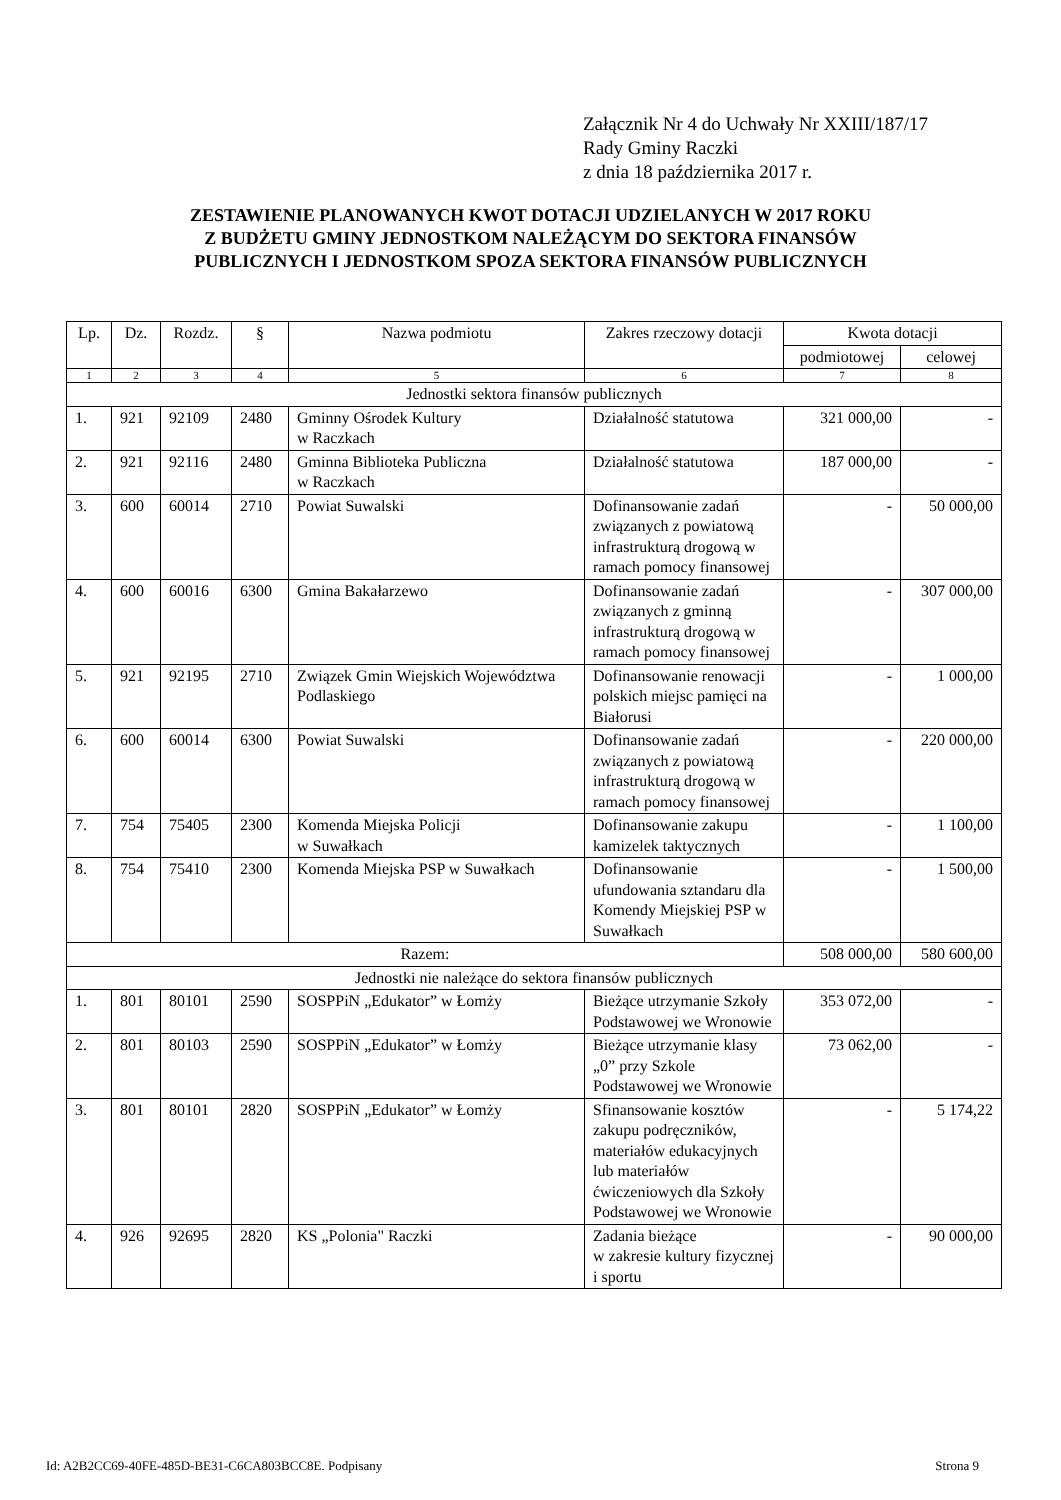Załącznik Nr 4 do Uchwały Nr XXIII/187/17
Rady Gminy Raczki
z dnia 18 października 2017 r.
ZESTAWIENIE PLANOWANYCH KWOT DOTACJI UDZIELANYCH W 2017 ROKU
Z BUDŻETU GMINY JEDNOSTKOM NALEŻĄCYM DO SEKTORA FINANSÓW
PUBLICZNYCH I JEDNOSTKOM SPOZA SEKTORA FINANSÓW PUBLICZNYCH
| Lp. | Dz. | Rozdz. | § | Nazwa podmiotu | Zakres rzeczowy dotacji | Kwota dotacji | |
| --- | --- | --- | --- | --- | --- | --- | --- |
| | | | | | | podmiotowej | celowej |
| 1 | 2 | 3 | 4 | 5 | 6 | 7 | 8 |
| Jednostki sektora finansów publicznych | | | | | | | |
| 1. | 921 | 92109 | 2480 | Gminny Ośrodek Kultury w Raczkach | Działalność statutowa | 321 000,00 | - |
| 2. | 921 | 92116 | 2480 | Gminna Biblioteka Publiczna w Raczkach | Działalność statutowa | 187 000,00 | - |
| 3. | 600 | 60014 | 2710 | Powiat Suwalski | Dofinansowanie zadań związanych z powiatową infrastrukturą drogową w ramach pomocy finansowej | - | 50 000,00 |
| 4. | 600 | 60016 | 6300 | Gmina Bakałarzewo | Dofinansowanie zadań związanych z gminną infrastrukturą drogową w ramach pomocy finansowej | - | 307 000,00 |
| 5. | 921 | 92195 | 2710 | Związek Gmin Wiejskich Województwa Podlaskiego | Dofinansowanie renowacji polskich miejsc pamięci na Białorusi | - | 1 000,00 |
| 6. | 600 | 60014 | 6300 | Powiat Suwalski | Dofinansowanie zadań związanych z powiatową infrastrukturą drogową w ramach pomocy finansowej | - | 220 000,00 |
| 7. | 754 | 75405 | 2300 | Komenda Miejska Policji w Suwałkach | Dofinansowanie zakupu kamizelek taktycznych | - | 1 100,00 |
| 8. | 754 | 75410 | 2300 | Komenda Miejska PSP w Suwałkach | Dofinansowanie ufundowania sztandaru dla Komendy Miejskiej PSP w Suwałkach | - | 1 500,00 |
| Razem: | | | | | | 508 000,00 | 580 600,00 |
| Jednostki nie należące do sektora finansów publicznych | | | | | | | |
| 1. | 801 | 80101 | 2590 | SOSPPiN „Edukator” w Łomży | Bieżące utrzymanie Szkoły Podstawowej we Wronowie | 353 072,00 | - |
| 2. | 801 | 80103 | 2590 | SOSPPiN „Edukator” w Łomży | Bieżące utrzymanie klasy „0” przy Szkole Podstawowej we Wronowie | 73 062,00 | - |
| 3. | 801 | 80101 | 2820 | SOSPPiN „Edukator” w Łomży | Sfinansowanie kosztów zakupu podręczników, materiałów edukacyjnych lub materiałów ćwiczeniowych dla Szkoły Podstawowej we Wronowie | - | 5 174,22 |
| 4. | 926 | 92695 | 2820 | KS „Polonia" Raczki | Zadania bieżące w zakresie kultury fizycznej i sportu | - | 90 000,00 |
Id: A2B2CC69-40FE-485D-BE31-C6CA803BCC8E. Podpisany Strona 9